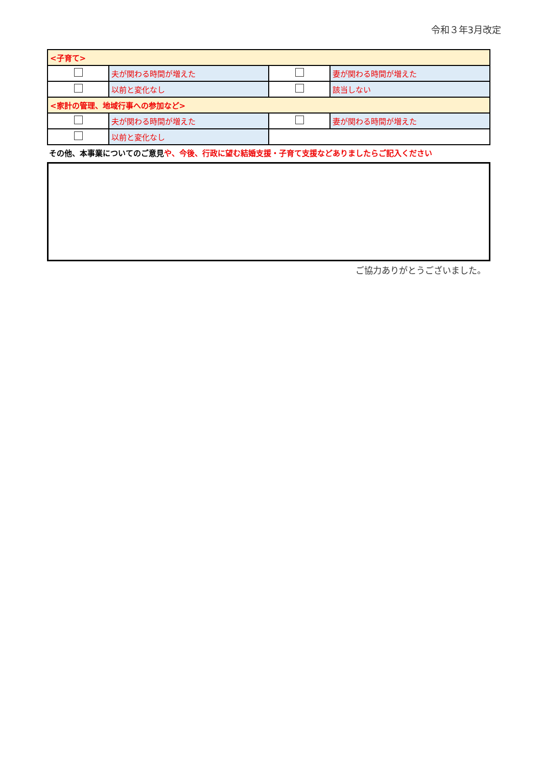令和３年3月改定
| <子育て> | | | |
| | 夫が関わる時間が増えた | | 妻が関わる時間が増えた |
| | 以前と変化なし | | 該当しない |
| <家計の管理、地域行事への参加など> | | | |
| | 夫が関わる時間が増えた | | 妻が関わる時間が増えた |
| | 以前と変化なし | | |
その他、本事業についてのご意見や、今後、行政に望む結婚支援・子育て支援などありましたらご記入ください
ご協力ありがとうございました。